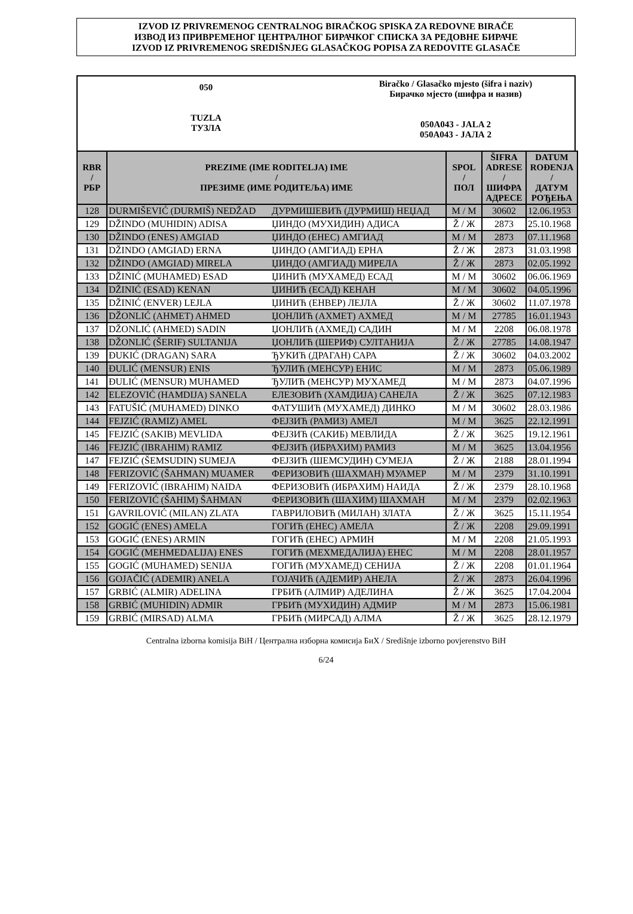IZVOD IZ PRIVREMENOG CENTRALNOG BIRAČKOG SPISKA ZA REDOVNE BIRAČE
ИЗВОД ИЗ ПРИВРЕМЕНОГ ЦЕНТРАЛНОГ БИРАЧКОГ СПИСКА ЗА РЕДОВНЕ БИРАЧЕ
IZVOD IZ PRIVREMENOG SREDIŠNJEG GLASAČKOG POPISA ZA REDOVITE GLASAČE
050
TUZLA
ТУЗЛА
Biračko / Glasačko mjesto (šifra i naziv)
Бирачко мјесто (шифра и назив)
050A043 - JALA 2
050A043 - ЈАЛА 2
| RBR / РБР | PREZIME (IME RODITELJA) IME / ПРЕЗИМЕ (ИМЕ РОДИТЕЉА) ИМЕ | | SPOL / ПОЛ | ŠIFRA ADRESE / ШИФРА АДРЕСЕ | DATUM ROĐENJA / ДАТУМ РОЂЕЊА |
| --- | --- | --- | --- | --- | --- |
| 128 | DURMIŠEVIĆ (DURMIŠ) NEDŽAD | ДУРМИШЕВИЋ (ДУРМИШ) НЕЏАД | M / М | 30602 | 12.06.1953 |
| 129 | DŽINDO (MUHIDIN) ADISA | ЏИНДО (МУХИДИН) АДИСА | Ž / Ж | 2873 | 25.10.1968 |
| 130 | DŽINDO (ENES) AMGIAD | ЏИНДО (ЕНЕС) АМГИАД | M / М | 2873 | 07.11.1968 |
| 131 | DŽINDO (AMGIAD) ERNA | ЏИНДО (АМГИАД) ЕРНА | Ž / Ж | 2873 | 31.03.1998 |
| 132 | DŽINDO (AMGIAD) MIRELA | ЏИНДО (АМГИАД) МИРЕЛА | Ž / Ж | 2873 | 02.05.1992 |
| 133 | DŽINIĆ (MUHAMED) ESAD | ЏИНИЋ (МУХАМЕД) ЕСАД | M / М | 30602 | 06.06.1969 |
| 134 | DŽINIĆ (ESAD) KENAN | ЏИНИЋ (ЕСАД) КЕНАН | M / М | 30602 | 04.05.1996 |
| 135 | DŽINIĆ (ENVER) LEJLA | ЏИНИЋ (ЕНВЕР) ЛЕЈЛА | Ž / Ж | 30602 | 11.07.1978 |
| 136 | DŽONLIĆ (AHMET) AHMED | ЏОНЛИЋ (АХМЕТ) АХМЕД | M / М | 27785 | 16.01.1943 |
| 137 | DŽONLIĆ (AHMED) SADIN | ЏОНЛИЋ (АХМЕД) САДИН | M / М | 2208 | 06.08.1978 |
| 138 | DŽONLIĆ (ŠERIF) SULTANIJA | ЏОНЛИЋ (ШЕРИФ) СУЛТАНИЈА | Ž / Ж | 27785 | 14.08.1947 |
| 139 | ĐUKIĆ (DRAGAN) SARA | ЂУКИЋ (ДРАГАН) САРА | Ž / Ж | 30602 | 04.03.2002 |
| 140 | ĐULIĆ (MENSUR) ENIS | ЂУЛИЋ (МЕНСУР) ЕНИС | M / М | 2873 | 05.06.1989 |
| 141 | ĐULIĆ (MENSUR) MUHAMED | ЂУЛИЋ (МЕНСУР) МУХАМЕД | M / М | 2873 | 04.07.1996 |
| 142 | ELEZOVIĆ (HAMDIJA) SANELA | ЕЛЕЗОВИЋ (ХАМДИЈА) САНЕЛА | Ž / Ж | 3625 | 07.12.1983 |
| 143 | FATUŠIĆ (MUHAMED) DINKO | ФАТУШИЋ (МУХАМЕД) ДИНКО | M / М | 30602 | 28.03.1986 |
| 144 | FEJZIĆ (RAMIZ) AMEL | ФЕЈЗИЋ (РАМИЗ) АМЕЛ | M / М | 3625 | 22.12.1991 |
| 145 | FEJZIĆ (SAKIB) MEVLIDA | ФЕЈЗИЋ (САКИБ) МЕВЛИДА | Ž / Ж | 3625 | 19.12.1961 |
| 146 | FEJZIĆ (IBRAHIM) RAMIZ | ФЕЈЗИЋ (ИБРАХИМ) РАМИЗ | M / М | 3625 | 13.04.1956 |
| 147 | FEJZIĆ (ŠEMSUDIN) SUMEJA | ФЕЈЗИЋ (ШЕМСУДИН) СУМЕЈА | Ž / Ж | 2188 | 28.01.1994 |
| 148 | FERIZOVIĆ (ŠAHMAN) MUAMER | ФЕРИЗОВИЋ (ШАХМАН) МУАМЕР | M / М | 2379 | 31.10.1991 |
| 149 | FERIZOVIĆ (IBRAHIM) NAIDA | ФЕРИЗОВИЋ (ИБРАХИМ) НАИДА | Ž / Ж | 2379 | 28.10.1968 |
| 150 | FERIZOVIĆ (ŠAHIM) ŠAHMAN | ФЕРИЗОВИЋ (ШАХИМ) ШАХМАН | M / М | 2379 | 02.02.1963 |
| 151 | GAVRILOVIĆ (MILAN) ZLATA | ГАВРИЛОВИЋ (МИЛАН) ЗЛАТА | Ž / Ж | 3625 | 15.11.1954 |
| 152 | GOGIĆ (ENES) AMELA | ГОГИЋ (ЕНЕС) АМЕЛА | Ž / Ж | 2208 | 29.09.1991 |
| 153 | GOGIĆ (ENES) ARMIN | ГОГИЋ (ЕНЕС) АРМИН | M / М | 2208 | 21.05.1993 |
| 154 | GOGIĆ (MEHMEDALIJA) ENES | ГОГИЋ (МЕХМЕДАЛИЈА) ЕНЕС | M / М | 2208 | 28.01.1957 |
| 155 | GOGIĆ (MUHAMED) SENIJA | ГОГИЋ (МУХАМЕД) СЕНИЈА | Ž / Ж | 2208 | 01.01.1964 |
| 156 | GOJAČIĆ (ADEMIR) ANELA | ГОЈАЧИЋ (АДЕМИР) АНЕЛА | Ž / Ж | 2873 | 26.04.1996 |
| 157 | GRBIĆ (ALMIR) ADELINA | ГРБИЋ (АЛМИР) АДЕЛИНА | Ž / Ж | 3625 | 17.04.2004 |
| 158 | GRBIĆ (MUHIDIN) ADMIR | ГРБИЋ (МУХИДИН) АДМИР | M / М | 2873 | 15.06.1981 |
| 159 | GRBIĆ (MIRSAD) ALMA | ГРБИЋ (МИРСАД) АЛМА | Ž / Ж | 3625 | 28.12.1979 |
Centralna izborna komisija BiH / Централна изборна комисија БиХ / Središnje izborno povjerenstvo BiH
6/24